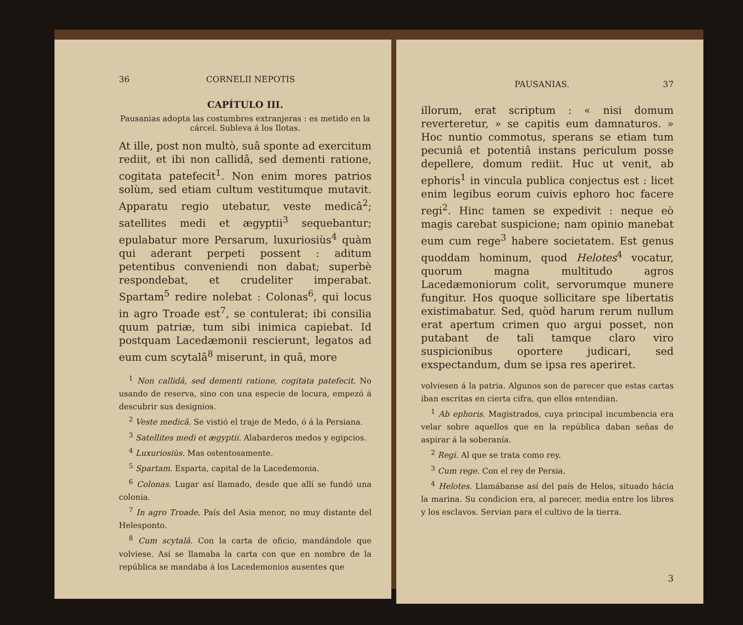36 CORNELII NEPOTIS
CAPÍTULO III.
Pausanias adopta las costumbres extranjeras : es metido en la cárcel. Subleva á los Ilotas.
At ille, post non multò, suâ sponte ad exercitum rediit, et ibi non callidâ, sed dementi ratione, cogitata patefecit<sup>1</sup>. Non enim mores patrios solùm, sed etiam cultum vestitumque mutavit. Apparatu regio utebatur, veste medicâ<sup>2</sup>; satellites medi et ægyptii<sup>3</sup> sequebantur; epulabatur more Persarum, luxuriosiùs<sup>4</sup> quàm qui aderant perpeti possent : aditum petentibus conveniendi non dabat; superbè respondebat, et crudeliter imperabat. Spartam<sup>5</sup> redire nolebat : Colonas<sup>6</sup>, qui locus in agro Troade est<sup>7</sup>, se contulerat; ibi consilia quum patriæ, tum sibi inimica capiebat. Id postquam Lacedæmonii rescierunt, legatos ad eum cum scytalâ<sup>8</sup> miserunt, in quâ, more
<sup>1</sup> Non callidâ, sed dementi ratione, cogitata patefecit. No usando de reserva, sino con una especie de locura, empezó á descubrir sus designios.
<sup>2</sup> Veste medicâ. Se vistió el traje de Medo, ó á la Persiana.
<sup>3</sup> Satellites medi et ægyptii. Alabarderos medos y egipcios.
<sup>4</sup> Luxuriosiùs. Mas ostentosamente.
<sup>5</sup> Spartam. Esparta, capital de la Lacedemonia.
<sup>6</sup> Colonas. Lugar así llamado, desde que allí se fundó una colonia.
<sup>7</sup> In agro Troade. País del Asia menor, no muy distante del Helesponto.
<sup>8</sup> Cum scytalâ. Con la carta de oficio, mandándole que volviese. Así se llamaba la carta con que en nombre de la república se mandaba á los Lacedemonios ausentes que
PAUSANIAS. 37
illorum, erat scriptum : « nisi domum reverteretur, » se capitis eum damnaturos. » Hoc nuntio commotus, sperans se etiam tum pecuniâ et potentiâ instans periculum posse depellere, domum rediit. Huc ut venit, ab ephoris<sup>1</sup> in vincula publica conjectus est : licet enim legibus eorum cuivis ephoro hoc facere regi<sup>2</sup>. Hinc tamen se expedivit : neque eò magis carebat suspicione; nam opinio manebat eum cum rege<sup>3</sup> habere societatem. Est genus quoddam hominum, quod Helotes<sup>4</sup> vocatur, quorum magna multitudo agros Lacedæmoniorum colit, servorumque munere fungitur. Hos quoque sollicitare spe libertatis existimabatur. Sed, quòd harum rerum nullum erat apertum crimen quo argui posset, non putabant de tali tamque claro viro suspicionibus oportere judicari, sed exspectandum, dum se ipsa res aperiret.
volviesen á la patria. Algunos son de parecer que estas cartas iban escritas en cierta cifra, que ellos entendian.
<sup>1</sup> Ab ephoris. Magistrados, cuya principal incumbencia era velar sobre aquellos que en la república daban señas de aspirar á la soberanía.
<sup>2</sup> Regi. Al que se trata como rey.
<sup>3</sup> Cum rege. Con el rey de Persia.
<sup>4</sup> Helotes. Llamábanse así del país de Helos, situado hácia la marina. Su condicion era, al parecer, media entre los libres y los esclavos. Servian para el cultivo de la tierra.
3